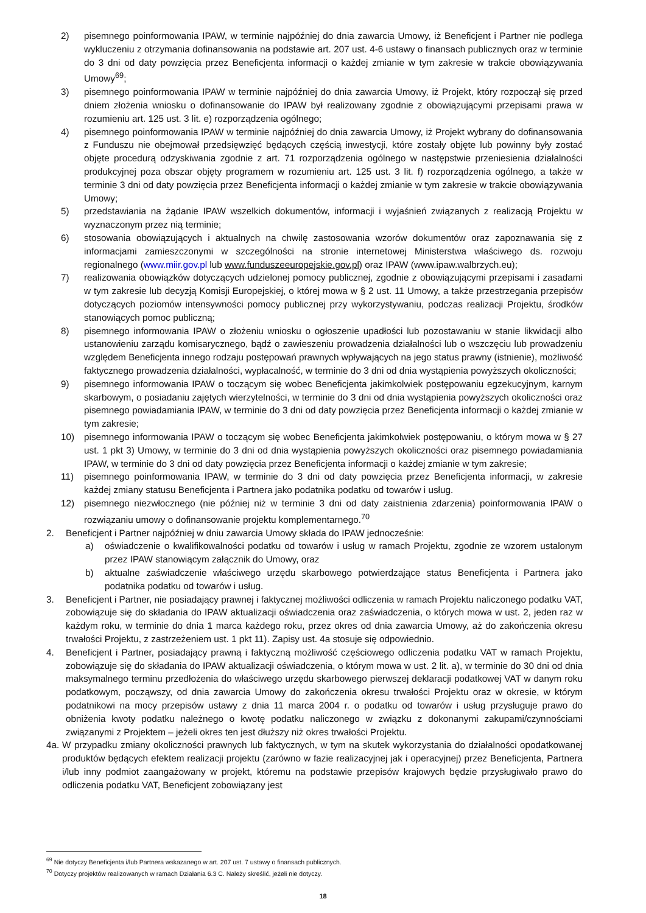2) pisemnego poinformowania IPAW, w terminie najpóźniej do dnia zawarcia Umowy, iż Beneficjent i Partner nie podlega wykluczeniu z otrzymania dofinansowania na podstawie art. 207 ust. 4-6 ustawy o finansach publicznych oraz w terminie do 3 dni od daty powzięcia przez Beneficjenta informacji o każdej zmianie w tym zakresie w trakcie obowiązywania Umowy<sup>69</sup>;
3) pisemnego poinformowania IPAW w terminie najpóźniej do dnia zawarcia Umowy, iż Projekt, który rozpoczął się przed dniem złożenia wniosku o dofinansowanie do IPAW był realizowany zgodnie z obowiązującymi przepisami prawa w rozumieniu art. 125 ust. 3 lit. e) rozporządzenia ogólnego;
4) pisemnego poinformowania IPAW w terminie najpóźniej do dnia zawarcia Umowy, iż Projekt wybrany do dofinansowania z Funduszu nie obejmował przedsięwzięć będących częścią inwestycji, które zostały objęte lub powinny były zostać objęte procedurą odzyskiwania zgodnie z art. 71 rozporządzenia ogólnego w następstwie przeniesienia działalności produkcyjnej poza obszar objęty programem w rozumieniu art. 125 ust. 3 lit. f) rozporządzenia ogólnego, a także w terminie 3 dni od daty powzięcia przez Beneficjenta informacji o każdej zmianie w tym zakresie w trakcie obowiązywania Umowy;
5) przedstawiania na żądanie IPAW wszelkich dokumentów, informacji i wyjaśnień związanych z realizacją Projektu w wyznaczonym przez nią terminie;
6) stosowania obowiązujących i aktualnych na chwilę zastosowania wzorów dokumentów oraz zapoznawania się z informacjami zamieszczonymi w szczególności na stronie internetowej Ministerstwa właściwego ds. rozwoju regionalnego (www.miir.gov.pl lub www.funduszeeuropejskie.gov.pl) oraz IPAW (www.ipaw.walbrzych.eu);
7) realizowania obowiązków dotyczących udzielonej pomocy publicznej, zgodnie z obowiązującymi przepisami i zasadami w tym zakresie lub decyzją Komisji Europejskiej, o której mowa w § 2 ust. 11 Umowy, a także przestrzegania przepisów dotyczących poziomów intensywności pomocy publicznej przy wykorzystywaniu, podczas realizacji Projektu, środków stanowiących pomoc publiczną;
8) pisemnego informowania IPAW o złożeniu wniosku o ogłoszenie upadłości lub pozostawaniu w stanie likwidacji albo ustanowieniu zarządu komisarycznego, bądź o zawieszeniu prowadzenia działalności lub o wszczęciu lub prowadzeniu względem Beneficjenta innego rodzaju postępowań prawnych wpływających na jego status prawny (istnienie), możliwość faktycznego prowadzenia działalności, wypłacalność, w terminie do 3 dni od dnia wystąpienia powyższych okoliczności;
9) pisemnego informowania IPAW o toczącym się wobec Beneficjenta jakimkolwiek postępowaniu egzekucyjnym, karnym skarbowym, o posiadaniu zajętych wierzytelności, w terminie do 3 dni od dnia wystąpienia powyższych okoliczności oraz pisemnego powiadamiania IPAW, w terminie do 3 dni od daty powzięcia przez Beneficjenta informacji o każdej zmianie w tym zakresie;
10) pisemnego informowania IPAW o toczącym się wobec Beneficjenta jakimkolwiek postępowaniu, o którym mowa w § 27 ust. 1 pkt 3) Umowy, w terminie do 3 dni od dnia wystąpienia powyższych okoliczności oraz pisemnego powiadamiania IPAW, w terminie do 3 dni od daty powzięcia przez Beneficjenta informacji o każdej zmianie w tym zakresie;
11) pisemnego poinformowania IPAW, w terminie do 3 dni od daty powzięcia przez Beneficjenta informacji, w zakresie każdej zmiany statusu Beneficjenta i Partnera jako podatnika podatku od towarów i usług.
12) pisemnego niezwłocznego (nie później niż w terminie 3 dni od daty zaistnienia zdarzenia) poinformowania IPAW o rozwiązaniu umowy o dofinansowanie projektu komplementarnego.<sup>70</sup>
2. Beneficjent i Partner najpóźniej w dniu zawarcia Umowy składa do IPAW jednocześnie:
a) oświadczenie o kwalifikowalności podatku od towarów i usług w ramach Projektu, zgodnie ze wzorem ustalonym przez IPAW stanowiącym załącznik do Umowy, oraz
b) aktualne zaświadczenie właściwego urzędu skarbowego potwierdzające status Beneficjenta i Partnera jako podatnika podatku od towarów i usług.
3. Beneficjent i Partner, nie posiadający prawnej i faktycznej możliwości odliczenia w ramach Projektu naliczonego podatku VAT, zobowiązuje się do składania do IPAW aktualizacji oświadczenia oraz zaświadczenia, o których mowa w ust. 2, jeden raz w każdym roku, w terminie do dnia 1 marca każdego roku, przez okres od dnia zawarcia Umowy, aż do zakończenia okresu trwałości Projektu, z zastrzeżeniem ust. 1 pkt 11). Zapisy ust. 4a stosuje się odpowiednio.
4. Beneficjent i Partner, posiadający prawną i faktyczną możliwość częściowego odliczenia podatku VAT w ramach Projektu, zobowiązuje się do składania do IPAW aktualizacji oświadczenia, o którym mowa w ust. 2 lit. a), w terminie do 30 dni od dnia maksymalnego terminu przedłożenia do właściwego urzędu skarbowego pierwszej deklaracji podatkowej VAT w danym roku podatkowym, począwszy, od dnia zawarcia Umowy do zakończenia okresu trwałości Projektu oraz w okresie, w którym podatnikowi na mocy przepisów ustawy z dnia 11 marca 2004 r. o podatku od towarów i usług przysługuje prawo do obniżenia kwoty podatku należnego o kwotę podatku naliczonego w związku z dokonanymi zakupami/czynnościami związanymi z Projektem – jeżeli okres ten jest dłuższy niż okres trwałości Projektu.
4a. W przypadku zmiany okoliczności prawnych lub faktycznych, w tym na skutek wykorzystania do działalności opodatkowanej produktów będących efektem realizacji projektu (zarówno w fazie realizacyjnej jak i operacyjnej) przez Beneficjenta, Partnera i/lub inny podmiot zaangażowany w projekt, któremu na podstawie przepisów krajowych będzie przysługiwało prawo do odliczenia podatku VAT, Beneficjent zobowiązany jest
<sup>69</sup> Nie dotyczy Beneficjenta i/lub Partnera wskazanego w art. 207 ust. 7 ustawy o finansach publicznych.
<sup>70</sup> Dotyczy projektów realizowanych w ramach Działania 6.3 C. Należy skreślić, jeżeli nie dotyczy.
18